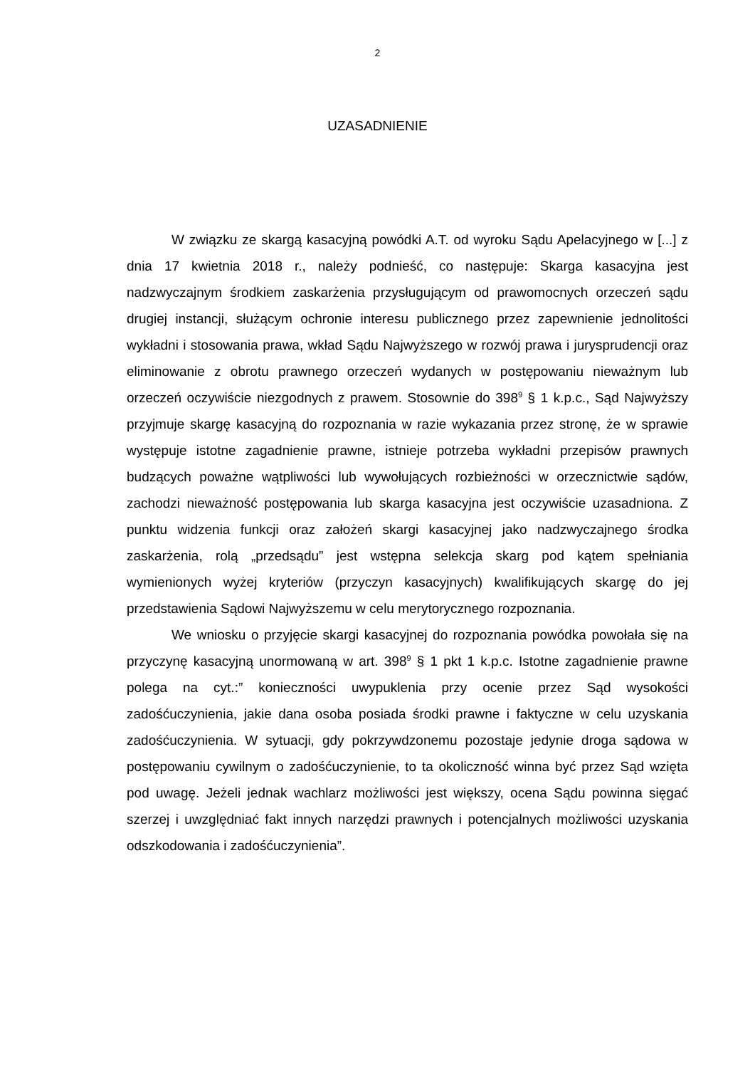2
UZASADNIENIE
W związku ze skargą kasacyjną powódki A.T. od wyroku Sądu Apelacyjnego w [...] z dnia 17 kwietnia 2018 r., należy podnieść, co następuje: Skarga kasacyjna jest nadzwyczajnym środkiem zaskarżenia przysługującym od prawomocnych orzeczeń sądu drugiej instancji, służącym ochronie interesu publicznego przez zapewnienie jednolitości wykładni i stosowania prawa, wkład Sądu Najwyższego w rozwój prawa i jurysprudencji oraz eliminowanie z obrotu prawnego orzeczeń wydanych w postępowaniu nieważnym lub orzeczeń oczywiście niezgodnych z prawem. Stosownie do 398<sup>9</sup> § 1 k.p.c., Sąd Najwyższy przyjmuje skargę kasacyjną do rozpoznania w razie wykazania przez stronę, że w sprawie występuje istotne zagadnienie prawne, istnieje potrzeba wykładni przepisów prawnych budzących poważne wątpliwości lub wywołujących rozbieżności w orzecznictwie sądów, zachodzi nieważność postępowania lub skarga kasacyjna jest oczywiście uzasadniona. Z punktu widzenia funkcji oraz założeń skargi kasacyjnej jako nadzwyczajnego środka zaskarżenia, rolą „przedsądu” jest wstępna selekcja skarg pod kątem spełniania wymienionych wyżej kryteriów (przyczyn kasacyjnych) kwalifikujących skargę do jej przedstawienia Sądowi Najwyższemu w celu merytorycznego rozpoznania.
We wniosku o przyjęcie skargi kasacyjnej do rozpoznania powódka powołała się na przyczynę kasacyjną unormowaną w art. 398<sup>9</sup> § 1 pkt 1 k.p.c. Istotne zagadnienie prawne polega na cyt.:” konieczności uwypuklenia przy ocenie przez Sąd wysokości zadośćuczynienia, jakie dana osoba posiada środki prawne i faktyczne w celu uzyskania zadośćuczynienia. W sytuacji, gdy pokrzywdzonemu pozostaje jedynie droga sądowa w postępowaniu cywilnym o zadośćuczynienie, to ta okoliczność winna być przez Sąd wzięta pod uwagę. Jeżeli jednak wachlarz możliwości jest większy, ocena Sądu powinna sięgać szerzej i uwzględniać fakt innych narzędzi prawnych i potencjalnych możliwości uzyskania odszkodowania i zadośćuczynienia”.